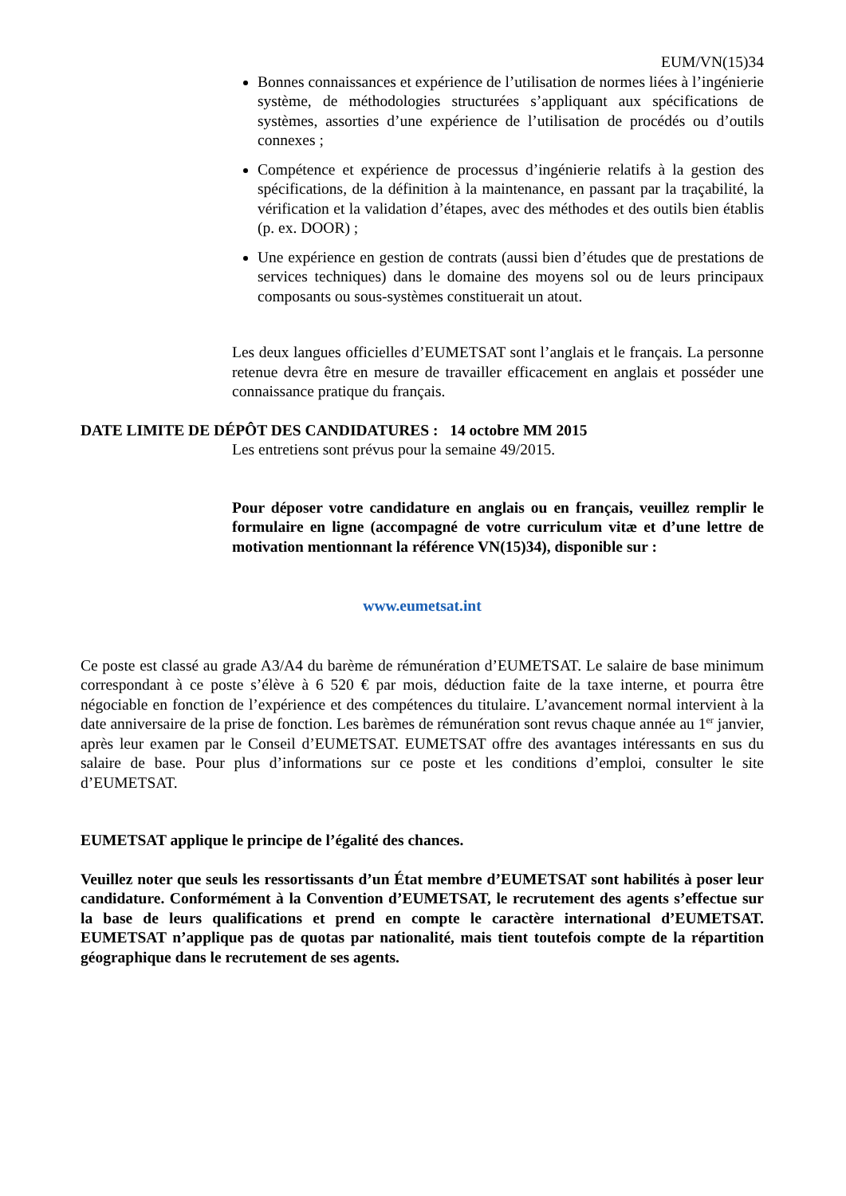EUM/VN(15)34
Bonnes connaissances et expérience de l’utilisation de normes liées à l’ingénierie système, de méthodologies structurées s’appliquant aux spécifications de systèmes, assorties d’une expérience de l’utilisation de procédés ou d’outils connexes ;
Compétence et expérience de processus d’ingénierie relatifs à la gestion des spécifications, de la définition à la maintenance, en passant par la traçabilité, la vérification et la validation d’étapes, avec des méthodes et des outils bien établis (p. ex. DOOR) ;
Une expérience en gestion de contrats (aussi bien d’études que de prestations de services techniques) dans le domaine des moyens sol ou de leurs principaux composants ou sous-systèmes constituerait un atout.
Les deux langues officielles d’EUMETSAT sont l’anglais et le français. La personne retenue devra être en mesure de travailler efficacement en anglais et posséder une connaissance pratique du français.
DATE LIMITE DE DÉPÔT DES CANDIDATURES : 14 octobre MM 2015
Les entretiens sont prévus pour la semaine 49/2015.
Pour déposer votre candidature en anglais ou en français, veuillez remplir le formulaire en ligne (accompagné de votre curriculum vitæ et d’une lettre de motivation mentionnant la référence VN(15)34), disponible sur :
www.eumetsat.int
Ce poste est classé au grade A3/A4 du barème de rémunération d’EUMETSAT. Le salaire de base minimum correspondant à ce poste s’élève à 6 520 € par mois, déduction faite de la taxe interne, et pourra être négociable en fonction de l’expérience et des compétences du titulaire. L’avancement normal intervient à la date anniversaire de la prise de fonction. Les barèmes de rémunération sont revus chaque année au 1<sup>er</sup> janvier, après leur examen par le Conseil d’EUMETSAT. EUMETSAT offre des avantages intéressants en sus du salaire de base. Pour plus d’informations sur ce poste et les conditions d’emploi, consulter le site d’EUMETSAT.
EUMETSAT applique le principe de l’égalité des chances.
Veuillez noter que seuls les ressortissants d’un État membre d’EUMETSAT sont habilités à poser leur candidature. Conformément à la Convention d’EUMETSAT, le recrutement des agents s’effectue sur la base de leurs qualifications et prend en compte le caractère international d’EUMETSAT. EUMETSAT n’applique pas de quotas par nationalité, mais tient toutefois compte de la répartition géographique dans le recrutement de ses agents.